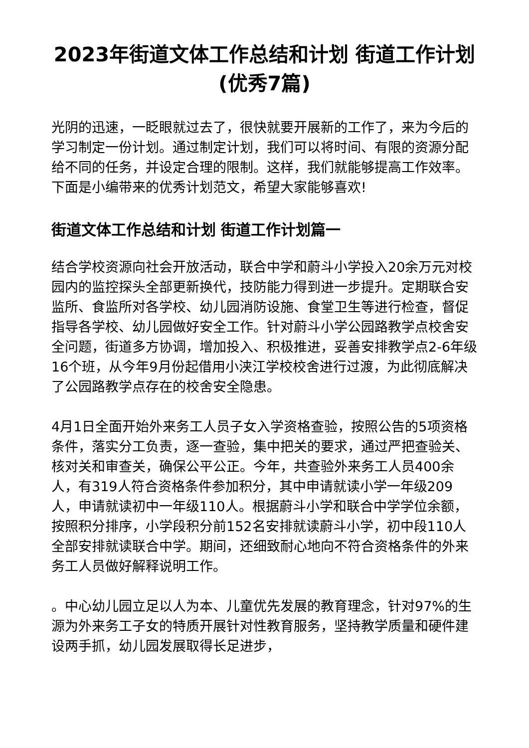2023年街道文体工作总结和计划 街道工作计划(优秀7篇)
光阴的迅速，一眨眼就过去了，很快就要开展新的工作了，来为今后的学习制定一份计划。通过制定计划，我们可以将时间、有限的资源分配给不同的任务，并设定合理的限制。这样，我们就能够提高工作效率。下面是小编带来的优秀计划范文，希望大家能够喜欢!
街道文体工作总结和计划 街道工作计划篇一
结合学校资源向社会开放活动，联合中学和蔚斗小学投入20余万元对校园内的监控探头全部更新换代，技防能力得到进一步提升。定期联合安监所、食监所对各学校、幼儿园消防设施、食堂卫生等进行检查，督促指导各学校、幼儿园做好安全工作。针对蔚斗小学公园路教学点校舍安全问题，街道多方协调，增加投入、积极推进，妥善安排教学点2-6年级16个班，从今年9月份起借用小浃江学校校舍进行过渡，为此彻底解决了公园路教学点存在的校舍安全隐患。
4月1日全面开始外来务工人员子女入学资格查验，按照公告的5项资格条件，落实分工负责，逐一查验，集中把关的要求，通过严把查验关、核对关和审查关，确保公平公正。今年，共查验外来务工人员400余人，有319人符合资格条件参加积分，其中申请就读小学一年级209人，申请就读初中一年级110人。根据蔚斗小学和联合中学学位余额，按照积分排序，小学段积分前152名安排就读蔚斗小学，初中段110人全部安排就读联合中学。期间，还细致耐心地向不符合资格条件的外来务工人员做好解释说明工作。
。中心幼儿园立足以人为本、儿童优先发展的教育理念，针对97%的生源为外来务工子女的特质开展针对性教育服务，坚持教学质量和硬件建设两手抓，幼儿园发展取得长足进步，